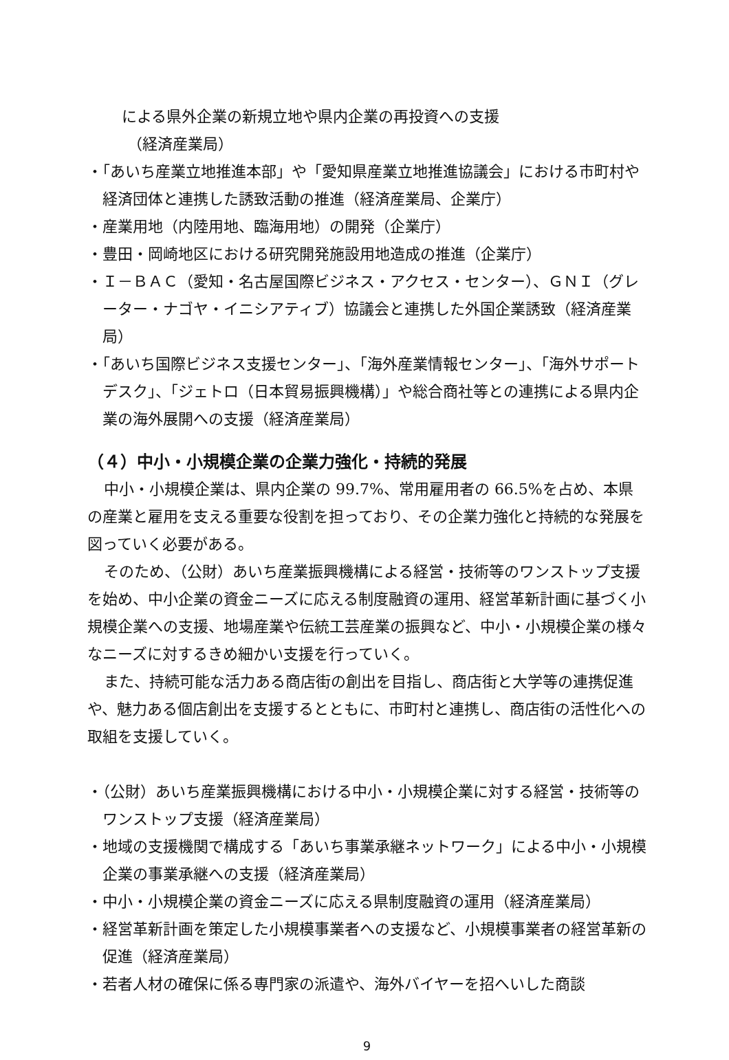による県外企業の新規立地や県内企業の再投資への支援
（経済産業局）
・「あいち産業立地推進本部」や「愛知県産業立地推進協議会」における市町村や経済団体と連携した誘致活動の推進（経済産業局、企業庁）
・産業用地（内陸用地、臨海用地）の開発（企業庁）
・豊田・岡崎地区における研究開発施設用地造成の推進（企業庁）
・Ｉ－ＢＡＣ（愛知・名古屋国際ビジネス・アクセス・センター）、ＧＮＩ（グレーター・ナゴヤ・イニシアティブ）協議会と連携した外国企業誘致（経済産業局）
・「あいち国際ビジネス支援センター」、「海外産業情報センター」、「海外サポートデスク」、「ジェトロ（日本貿易振興機構）」や総合商社等との連携による県内企業の海外展開への支援（経済産業局）
（４）中小・小規模企業の企業力強化・持続的発展
中小・小規模企業は、県内企業の 99.7%、常用雇用者の 66.5%を占め、本県の産業と雇用を支える重要な役割を担っており、その企業力強化と持続的な発展を図っていく必要がある。
そのため、（公財）あいち産業振興機構による経営・技術等のワンストップ支援を始め、中小企業の資金ニーズに応える制度融資の運用、経営革新計画に基づく小規模企業への支援、地場産業や伝統工芸産業の振興など、中小・小規模企業の様々なニーズに対するきめ細かい支援を行っていく。
また、持続可能な活力ある商店街の創出を目指し、商店街と大学等の連携促進や、魅力ある個店創出を支援するとともに、市町村と連携し、商店街の活性化への取組を支援していく。
・（公財）あいち産業振興機構における中小・小規模企業に対する経営・技術等のワンストップ支援（経済産業局）
・地域の支援機関で構成する「あいち事業承継ネットワーク」による中小・小規模企業の事業承継への支援（経済産業局）
・中小・小規模企業の資金ニーズに応える県制度融資の運用（経済産業局）
・経営革新計画を策定した小規模事業者への支援など、小規模事業者の経営革新の促進（経済産業局）
・若者人材の確保に係る専門家の派遣や、海外バイヤーを招へいした商談
9